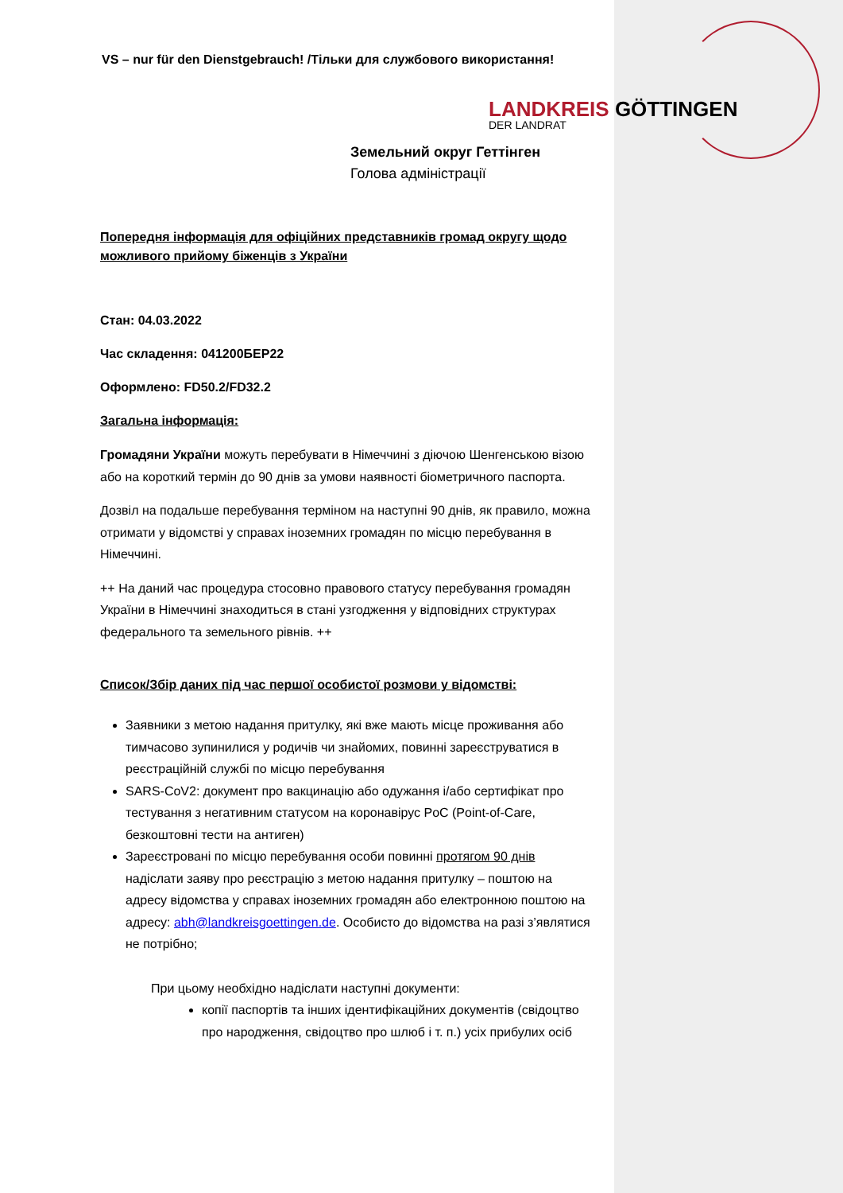VS – nur für den Dienstgebrauch! /Тільки для службового використання!
LANDKREIS GÖTTINGEN
DER LANDRAT
Земельний округ Геттінген
Голова адміністрації
Попередня інформація для офіційних представників громад округу щодо можливого прийому біженців з України
Стан: 04.03.2022
Час складення: 041200БЕР22
Оформлено: FD50.2/FD32.2
Загальна інформація:
Громадяни України можуть перебувати в Німеччині з діючою Шенгенською візою або на короткий термін до 90 днів за умови наявності біометричного паспорта.
Дозвіл на подальше перебування терміном на наступні 90 днів, як правило, можна отримати у відомстві у справах іноземних громадян по місцю перебування в Німеччині.
++ На даний час процедура стосовно правового статусу перебування громадян України в Німеччині знаходиться в стані узгодження у відповідних структурах федерального та земельного рівнів. ++
Список/Збір даних під час першої особистої розмови у відомстві:
Заявники з метою надання притулку, які вже мають місце проживання або тимчасово зупинилися у родичів чи знайомих, повинні зареєструватися в реєстраційній службі по місцю перебування
SARS-CoV2: документ про вакцинацію або одужання і/або сертифікат про тестування з негативним статусом на коронавірус PoC (Point-of-Care, безкоштовні тести на антиген)
Зареєстровані по місцю перебування особи повинні протягом 90 днів надіслати заяву про реєстрацію з метою надання притулку – поштою на адресу відомства у справах іноземних громадян або електронною поштою на адресу: abh@landkreisgoettingen.de. Особисто до відомства на разі з’являтися не потрібно;
При цьому необхідно надіслати наступні документи:
копії паспортів та інших ідентифікаційних документів (свідоцтво про народження, свідоцтво про шлюб і т. п.) усіх прибулих осіб